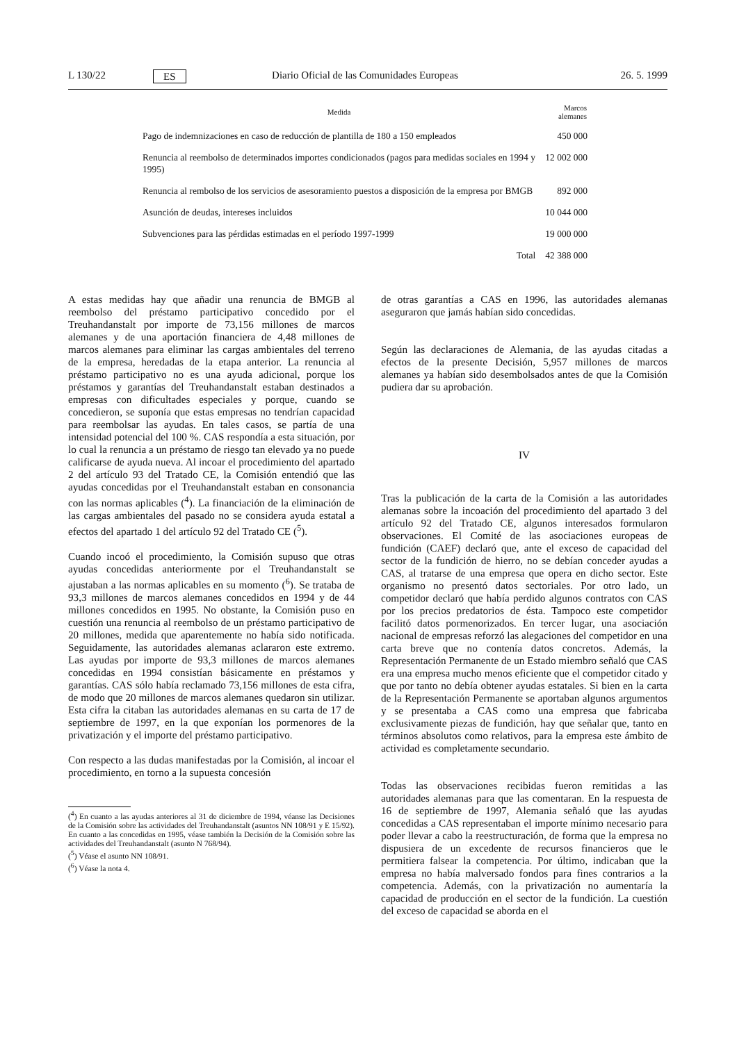L 130/22 ES Diario Oficial de las Comunidades Europeas 26. 5. 1999
| Medida | Marcos alemanes |
| --- | --- |
| Pago de indemnizaciones en caso de reducción de plantilla de 180 a 150 empleados | 450 000 |
| Renuncia al reembolso de determinados importes condicionados (pagos para medidas sociales en 1994 y 1995) | 12 002 000 |
| Renuncia al rembolso de los servicios de asesoramiento puestos a disposición de la empresa por BMGB | 892 000 |
| Asunción de deudas, intereses incluidos | 10 044 000 |
| Subvenciones para las pérdidas estimadas en el período 1997-1999 | 19 000 000 |
| Total | 42 388 000 |
A estas medidas hay que añadir una renuncia de BMGB al reembolso del préstamo participativo concedido por el Treuhandanstalt por importe de 73,156 millones de marcos alemanes y de una aportación financiera de 4,48 millones de marcos alemanes para eliminar las cargas ambientales del terreno de la empresa, heredadas de la etapa anterior. La renuncia al préstamo participativo no es una ayuda adicional, porque los préstamos y garantías del Treuhandanstalt estaban destinados a empresas con dificultades especiales y porque, cuando se concedieron, se suponía que estas empresas no tendrían capacidad para reembolsar las ayudas. En tales casos, se partía de una intensidad potencial del 100 %. CAS respondía a esta situación, por lo cual la renuncia a un préstamo de riesgo tan elevado ya no puede calificarse de ayuda nueva. Al incoar el procedimiento del apartado 2 del artículo 93 del Tratado CE, la Comisión entendió que las ayudas concedidas por el Treuhandanstalt estaban en consonancia con las normas aplicables (<sup>4</sup>). La financiación de la eliminación de las cargas ambientales del pasado no se considera ayuda estatal a efectos del apartado 1 del artículo 92 del Tratado CE (<sup>5</sup>).
Cuando incoó el procedimiento, la Comisión supuso que otras ayudas concedidas anteriormente por el Treuhandanstalt se ajustaban a las normas aplicables en su momento (<sup>6</sup>). Se trataba de 93,3 millones de marcos alemanes concedidos en 1994 y de 44 millones concedidos en 1995. No obstante, la Comisión puso en cuestión una renuncia al reembolso de un préstamo participativo de 20 millones, medida que aparentemente no había sido notificada. Seguidamente, las autoridades alemanas aclararon este extremo. Las ayudas por importe de 93,3 millones de marcos alemanes concedidas en 1994 consistían básicamente en préstamos y garantías. CAS sólo había reclamado 73,156 millones de esta cifra, de modo que 20 millones de marcos alemanes quedaron sin utilizar. Esta cifra la citaban las autoridades alemanas en su carta de 17 de septiembre de 1997, en la que exponían los pormenores de la privatización y el importe del préstamo participativo.
Con respecto a las dudas manifestadas por la Comisión, al incoar el procedimiento, en torno a la supuesta concesión
(<sup>4</sup>) En cuanto a las ayudas anteriores al 31 de diciembre de 1994, véanse las Decisiones de la Comisión sobre las actividades del Treuhandanstalt (asuntos NN 108/91 y E 15/92). En cuanto a las concedidas en 1995, véase también la Decisión de la Comisión sobre las actividades del Treuhandanstalt (asunto N 768/94).
(<sup>5</sup>) Véase el asunto NN 108/91.
(<sup>6</sup>) Véase la nota 4.
de otras garantías a CAS en 1996, las autoridades alemanas aseguraron que jamás habían sido concedidas.
Según las declaraciones de Alemania, de las ayudas citadas a efectos de la presente Decisión, 5,957 millones de marcos alemanes ya habían sido desembolsados antes de que la Comisión pudiera dar su aprobación.
IV
Tras la publicación de la carta de la Comisión a las autoridades alemanas sobre la incoación del procedimiento del apartado 3 del artículo 92 del Tratado CE, algunos interesados formularon observaciones. El Comité de las asociaciones europeas de fundición (CAEF) declaró que, ante el exceso de capacidad del sector de la fundición de hierro, no se debían conceder ayudas a CAS, al tratarse de una empresa que opera en dicho sector. Este organismo no presentó datos sectoriales. Por otro lado, un competidor declaró que había perdido algunos contratos con CAS por los precios predatorios de ésta. Tampoco este competidor facilitó datos pormenorizados. En tercer lugar, una asociación nacional de empresas reforzó las alegaciones del competidor en una carta breve que no contenía datos concretos. Además, la Representación Permanente de un Estado miembro señaló que CAS era una empresa mucho menos eficiente que el competidor citado y que por tanto no debía obtener ayudas estatales. Si bien en la carta de la Representación Permanente se aportaban algunos argumentos y se presentaba a CAS como una empresa que fabricaba exclusivamente piezas de fundición, hay que señalar que, tanto en términos absolutos como relativos, para la empresa este ámbito de actividad es completamente secundario.
Todas las observaciones recibidas fueron remitidas a las autoridades alemanas para que las comentaran. En la respuesta de 16 de septiembre de 1997, Alemania señaló que las ayudas concedidas a CAS representaban el importe mínimo necesario para poder llevar a cabo la reestructuración, de forma que la empresa no dispusiera de un excedente de recursos financieros que le permitiera falsear la competencia. Por último, indicaban que la empresa no había malversado fondos para fines contrarios a la competencia. Además, con la privatización no aumentaría la capacidad de producción en el sector de la fundición. La cuestión del exceso de capacidad se aborda en el